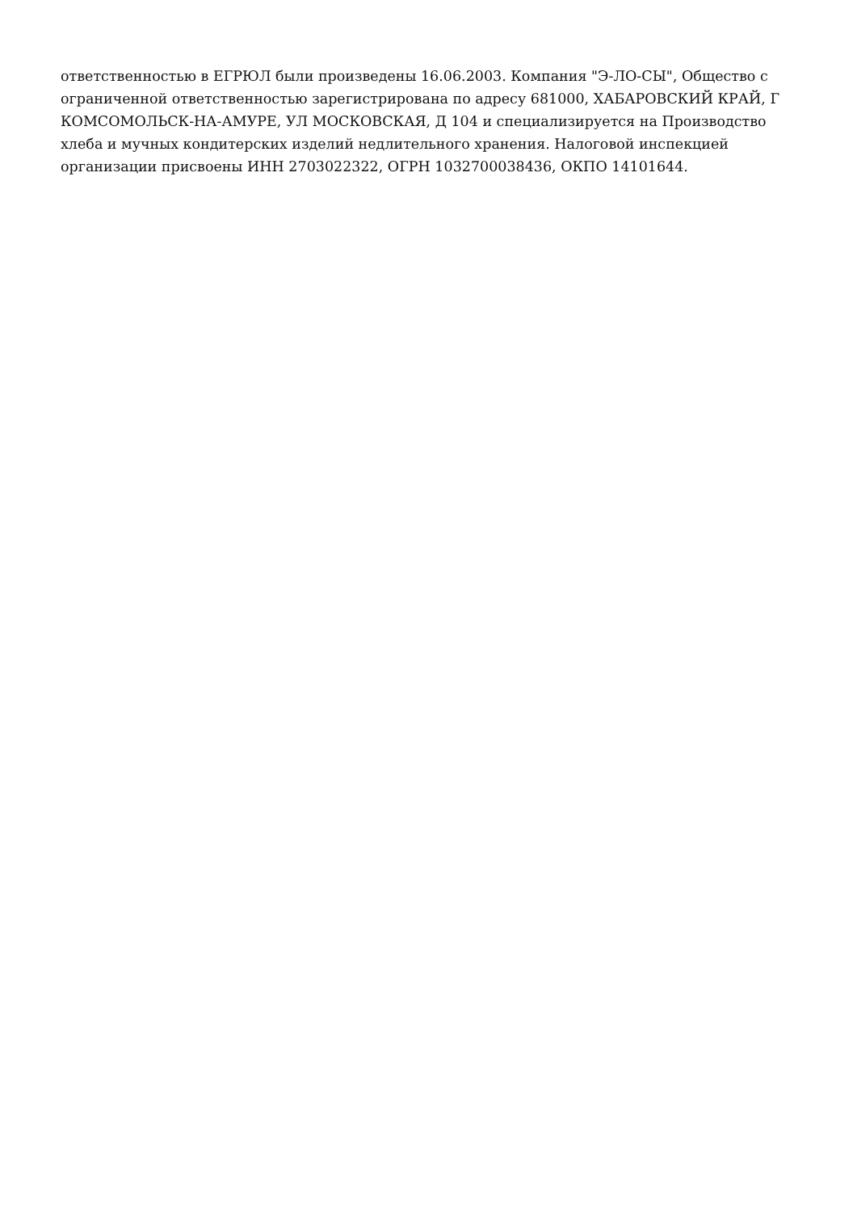ответственностью в ЕГРЮЛ были произведены 16.06.2003. Компания "Э-ЛО-СЫ", Общество с ограниченной ответственностью зарегистрирована по адресу 681000, ХАБАРОВСКИЙ КРАЙ, Г КОМСОМОЛЬСК-НА-АМУРЕ, УЛ МОСКОВСКАЯ, Д 104 и специализируется на Производство хлеба и мучных кондитерских изделий недлительного хранения. Налоговой инспекцией организации присвоены ИНН 2703022322, ОГРН 1032700038436, ОКПО 14101644.